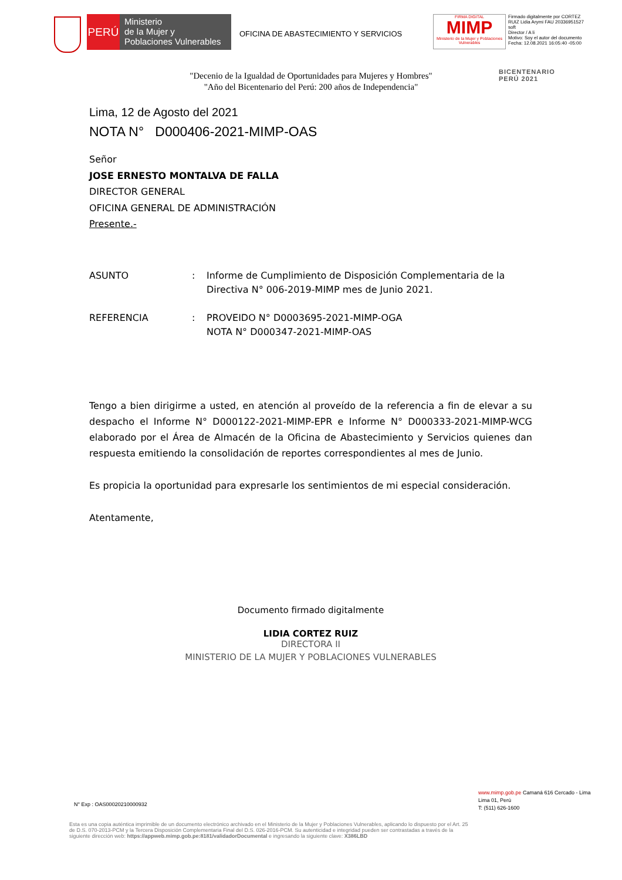PERÚ
Ministerio
de la Mujer y
Poblaciones Vulnerables
OFICINA DE ABASTECIMIENTO Y SERVICIOS
FIRMA DIGITAL
MIMP
Ministerio de la Mujer y Poblaciones Vulnerables
Firmado digitalmente por CORTEZ
RUIZ Lidia Arymi FAU 20336951527
soft
Director / A li
Motivo: Soy el autor del documento
Fecha: 12.08.2021 16:05:40 -05:00
"Decenio de la Igualdad de Oportunidades para Mujeres y Hombres"
"Año del Bicentenario del Perú: 200 años de Independencia"
BICENTENARIO
PERÚ 2021
Lima, 12 de Agosto del 2021
NOTA N° D000406-2021-MIMP-OAS
Señor
JOSE ERNESTO MONTALVA DE FALLA
DIRECTOR GENERAL
OFICINA GENERAL DE ADMINISTRACIÓN
Presente.-
ASUNTO : Informe de Cumplimiento de Disposición Complementaria de la Directiva N° 006-2019-MIMP mes de Junio 2021.
REFERENCIA : PROVEIDO N° D0003695-2021-MIMP-OGA
NOTA N° D000347-2021-MIMP-OAS
Tengo a bien dirigirme a usted, en atención al proveído de la referencia a fin de elevar a su despacho el Informe N° D000122-2021-MIMP-EPR e Informe N° D000333-2021-MIMP-WCG elaborado por el Área de Almacén de la Oficina de Abastecimiento y Servicios quienes dan respuesta emitiendo la consolidación de reportes correspondientes al mes de Junio.
Es propicia la oportunidad para expresarle los sentimientos de mi especial consideración.
Atentamente,
Documento firmado digitalmente
LIDIA CORTEZ RUIZ
DIRECTORA II
MINISTERIO DE LA MUJER Y POBLACIONES VULNERABLES
N° Exp : OAS00020210000932
www.mimp.gob.pe Camaná 616 Cercado - Lima
Lima 01, Perú
T: (511) 626-1600
Esta es una copia auténtica imprimible de un documento electrónico archivado en el Ministerio de la Mujer y Poblaciones Vulnerables, aplicando lo dispuesto por el Art. 25 de D.S. 070-2013-PCM y la Tercera Disposición Complementaria Final del D.S. 026-2016-PCM. Su autenticidad e integridad pueden ser contrastadas a través de la siguiente dirección web: https://appweb.mimp.gob.pe:8181/validadorDocumental e ingresando la siguiente clave: X386LBD